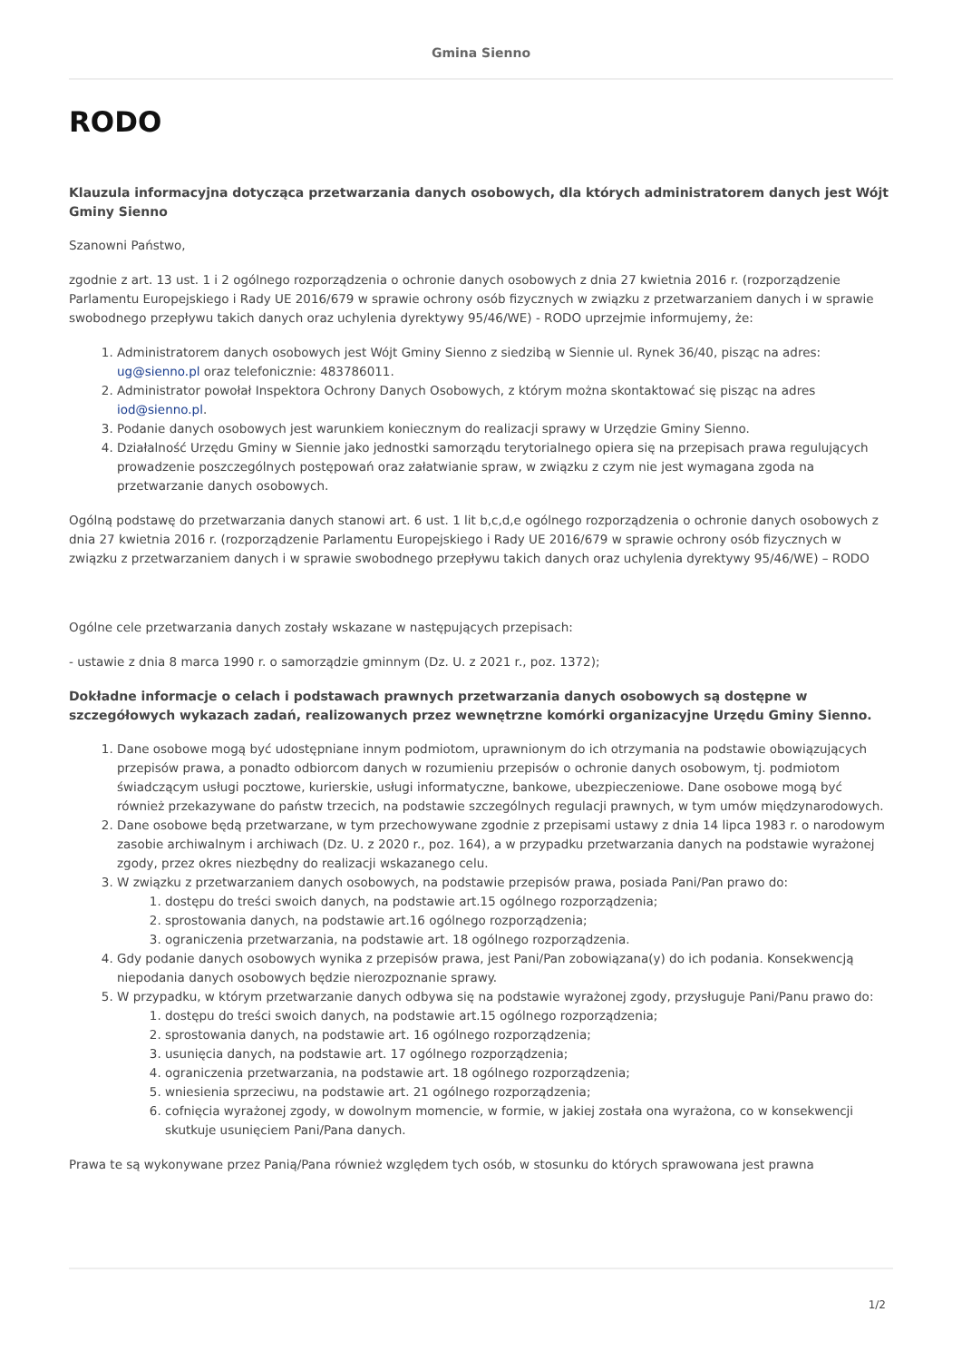Gmina Sienno
RODO
Klauzula informacyjna dotycząca przetwarzania danych osobowych, dla których administratorem danych jest Wójt Gminy Sienno
Szanowni Państwo,
zgodnie z art. 13 ust. 1 i 2 ogólnego rozporządzenia o ochronie danych osobowych z dnia 27 kwietnia 2016 r. (rozporządzenie Parlamentu Europejskiego i Rady UE 2016/679 w sprawie ochrony osób fizycznych w związku z przetwarzaniem danych i w sprawie swobodnego przepływu takich danych oraz uchylenia dyrektywy 95/46/WE) - RODO uprzejmie informujemy, że:
1. Administratorem danych osobowych jest Wójt Gminy Sienno z siedzibą w Siennie ul. Rynek 36/40, pisząc na adres: ug@sienno.pl oraz telefonicznie: 483786011.
2. Administrator powołał Inspektora Ochrony Danych Osobowych, z którym można skontaktować się pisząc na adres iod@sienno.pl.
3. Podanie danych osobowych jest warunkiem koniecznym do realizacji sprawy w Urzędzie Gminy Sienno.
4. Działalność Urzędu Gminy w Siennie jako jednostki samorządu terytorialnego opiera się na przepisach prawa regulujących prowadzenie poszczególnych postępowań oraz załatwianie spraw, w związku z czym nie jest wymagana zgoda na przetwarzanie danych osobowych.
Ogólną podstawę do przetwarzania danych stanowi art. 6 ust. 1 lit b,c,d,e ogólnego rozporządzenia o ochronie danych osobowych z dnia 27 kwietnia 2016 r. (rozporządzenie Parlamentu Europejskiego i Rady UE 2016/679 w sprawie ochrony osób fizycznych w związku z przetwarzaniem danych i w sprawie swobodnego przepływu takich danych oraz uchylenia dyrektywy 95/46/WE) – RODO
Ogólne cele przetwarzania danych zostały wskazane w następujących przepisach:
- ustawie z dnia 8 marca 1990 r. o samorządzie gminnym (Dz. U. z 2021 r., poz. 1372);
Dokładne informacje o celach i podstawach prawnych przetwarzania danych osobowych są dostępne w szczegółowych wykazach zadań, realizowanych przez wewnętrzne komórki organizacyjne Urzędu Gminy Sienno.
1. Dane osobowe mogą być udostępniane innym podmiotom, uprawnionym do ich otrzymania na podstawie obowiązujących przepisów prawa, a ponadto odbiorcom danych w rozumieniu przepisów o ochronie danych osobowym, tj. podmiotom świadczącym usługi pocztowe, kurierskie, usługi informatyczne, bankowe, ubezpieczeniowe. Dane osobowe mogą być również przekazywane do państw trzecich, na podstawie szczególnych regulacji prawnych, w tym umów międzynarodowych.
2. Dane osobowe będą przetwarzane, w tym przechowywane zgodnie z przepisami ustawy z dnia 14 lipca 1983 r. o narodowym zasobie archiwalnym i archiwach (Dz. U. z 2020 r., poz. 164), a w przypadku przetwarzania danych na podstawie wyrażonej zgody, przez okres niezbędny do realizacji wskazanego celu.
3. W związku z przetwarzaniem danych osobowych, na podstawie przepisów prawa, posiada Pani/Pan prawo do:
1. dostępu do treści swoich danych, na podstawie art.15 ogólnego rozporządzenia;
2. sprostowania danych, na podstawie art.16 ogólnego rozporządzenia;
3. ograniczenia przetwarzania, na podstawie art. 18 ogólnego rozporządzenia.
4. Gdy podanie danych osobowych wynika z przepisów prawa, jest Pani/Pan zobowiązana(y) do ich podania. Konsekwencją niepodania danych osobowych będzie nierozpoznanie sprawy.
5. W przypadku, w którym przetwarzanie danych odbywa się na podstawie wyrażonej zgody, przysługuje Pani/Panu prawo do:
1. dostępu do treści swoich danych, na podstawie art.15 ogólnego rozporządzenia;
2. sprostowania danych, na podstawie art. 16 ogólnego rozporządzenia;
3. usunięcia danych, na podstawie art. 17 ogólnego rozporządzenia;
4. ograniczenia przetwarzania, na podstawie art. 18 ogólnego rozporządzenia;
5. wniesienia sprzeciwu, na podstawie art. 21 ogólnego rozporządzenia;
6. cofnięcia wyrażonej zgody, w dowolnym momencie, w formie, w jakiej została ona wyrażona, co w konsekwencji skutkuje usunięciem Pani/Pana danych.
Prawa te są wykonywane przez Panią/Pana również względem tych osób, w stosunku do których sprawowana jest prawna
1/2